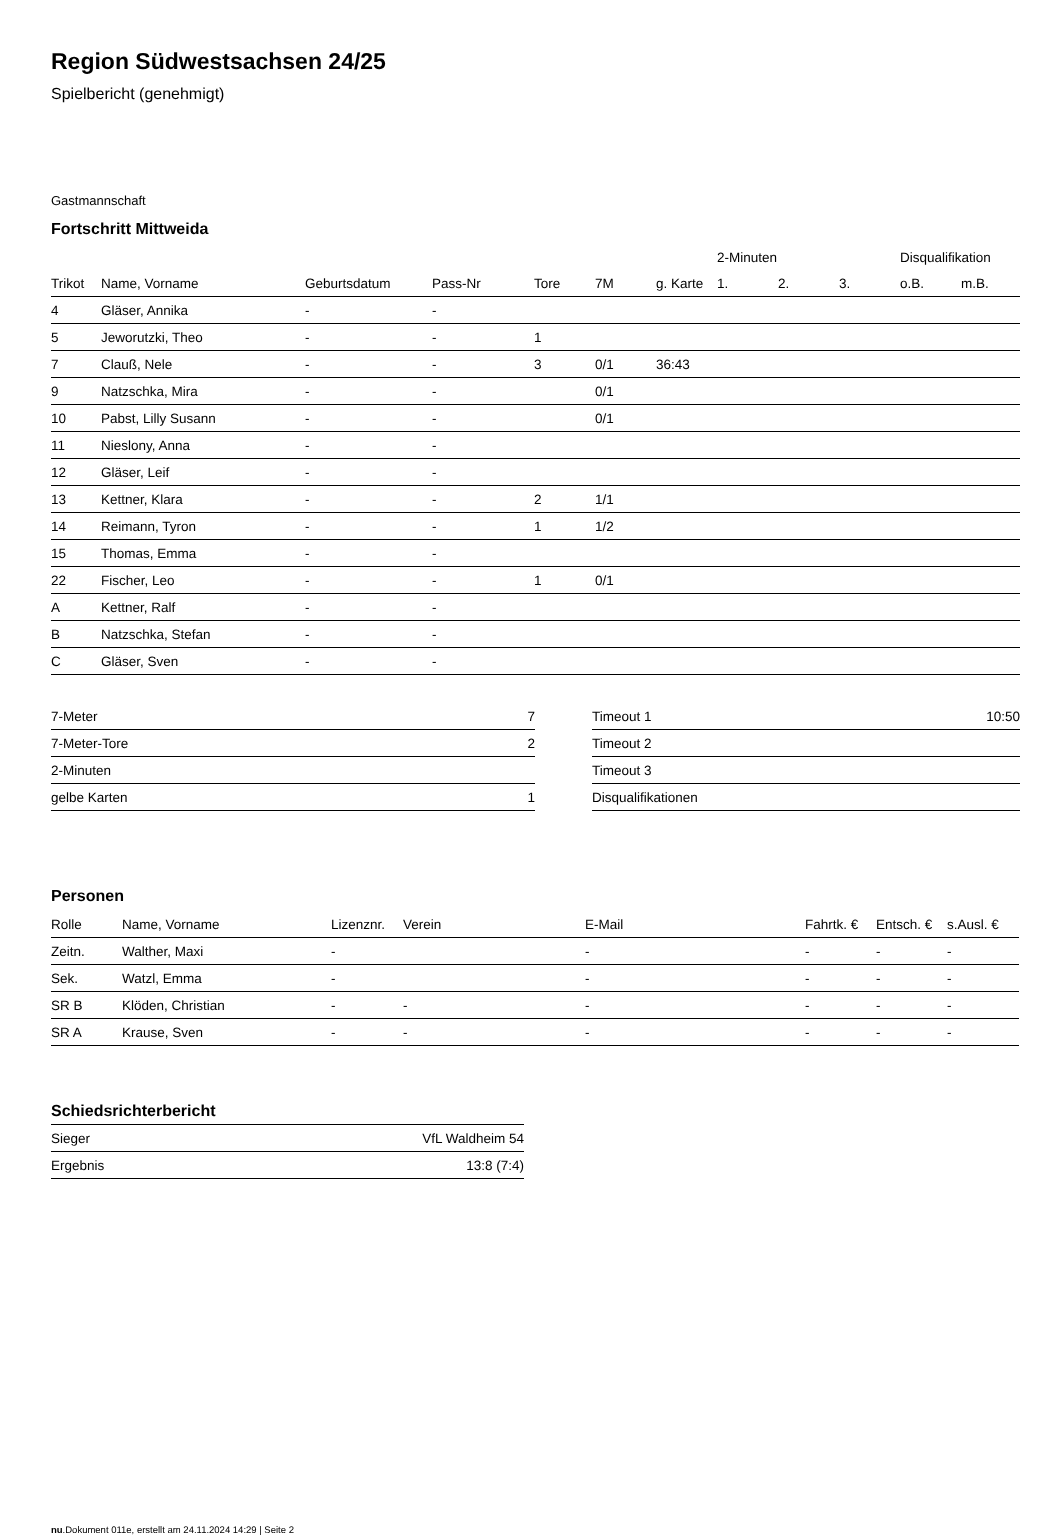Region Südwestsachsen 24/25
Spielbericht (genehmigt)
Gastmannschaft
Fortschritt Mittweida
| | | | | | | | 2-Minuten | | | Disqualifikation | |
| --- | --- | --- | --- | --- | --- | --- | --- | --- | --- | --- | --- |
| Trikot | Name, Vorname | Geburtsdatum | Pass-Nr | Tore | 7M | g. Karte | 1. | 2. | 3. | o.B. | m.B. |
| 4 | Gläser, Annika | - | - | | | | | | | | |
| 5 | Jeworutzki, Theo | - | - | 1 | | | | | | | |
| 7 | Clauß, Nele | - | - | 3 | 0/1 | 36:43 | | | | | |
| 9 | Natzschka, Mira | - | - | | 0/1 | | | | | | |
| 10 | Pabst, Lilly Susann | - | - | | 0/1 | | | | | | |
| 11 | Nieslony, Anna | - | - | | | | | | | | |
| 12 | Gläser, Leif | - | - | | | | | | | | |
| 13 | Kettner, Klara | - | - | 2 | 1/1 | | | | | | |
| 14 | Reimann, Tyron | - | - | 1 | 1/2 | | | | | | |
| 15 | Thomas, Emma | - | - | | | | | | | | |
| 22 | Fischer, Leo | - | - | 1 | 0/1 | | | | | | |
| A | Kettner, Ralf | - | - | | | | | | | | |
| B | Natzschka, Stefan | - | - | | | | | | | | |
| C | Gläser, Sven | - | - | | | | | | | | |
| 7-Meter | 7 |
| 7-Meter-Tore | 2 |
| 2-Minuten | |
| gelbe Karten | 1 |
| Timeout 1 | 10:50 |
| Timeout 2 | |
| Timeout 3 | |
| Disqualifikationen | |
Personen
| Rolle | Name, Vorname | Lizenznr. | Verein | E-Mail | Fahrtk. € | Entsch. € | s.Ausl. € |
| --- | --- | --- | --- | --- | --- | --- | --- |
| Zeitn. | Walther, Maxi | - | | - | - | - | - |
| Sek. | Watzl, Emma | - | | - | - | - | - |
| SR B | Klöden, Christian | - | - | - | - | - | - |
| SR A | Krause, Sven | - | - | - | - | - | - |
Schiedsrichterbericht
| Sieger | VfL Waldheim 54 |
| Ergebnis | 13:8 (7:4) |
nu.Dokument 011e, erstellt am 24.11.2024 14:29 | Seite 2